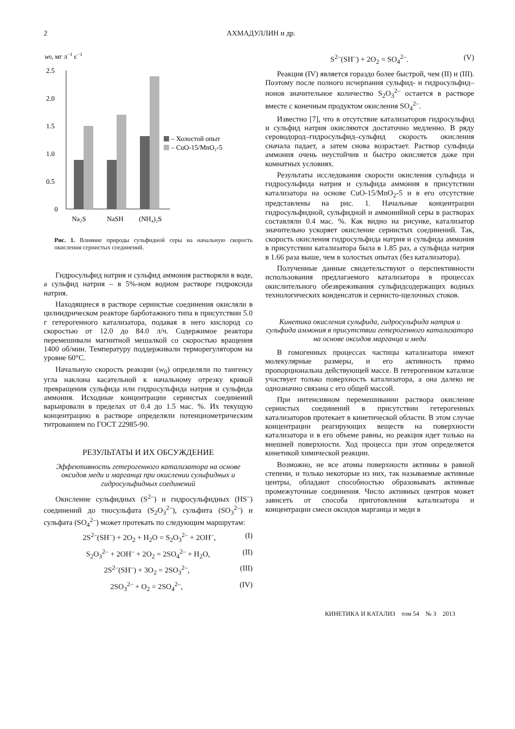2 АХМАДУЛЛИН и др.
w0, мг л−1 с−1
2.5
2.0
1.5
1.0
0.5
0
Na₂S
NaSH
(NH₄)₂S
– Холостой опыт
– CuO-15/MnO₂-5
Рис. 1. Влияние природы сульфидной серы на начальную скорость окисления сернистых соединений.
Гидросульфид натрия и сульфид аммония растворяли в воде, а сульфид натрия – в 5%-ном водном растворе гидроксида натрия.
Находящиеся в растворе сернистые соединения окисляли в цилиндрическом реакторе барботажного типа в присутствии 5.0 г гетерогенного катализатора, подавая в него кислород со скоростью от 12.0 до 84.0 л/ч. Содержимое реактора перемешивали магнитной мешалкой со скоростью вращения 1400 об/мин. Температуру поддерживали терморегулятором на уровне 60°С.
Начальную скорость реакции (w<sub>0</sub>) определяли по тангенсу угла наклона касательной к начальному отрезку кривой превращения сульфида или гидросульфида натрия и сульфида аммония. Исходные концентрации сернистых соединений варьировали в пределах от 0.4 до 1.5 мас. %. Их текущую концентрацию в растворе определяли потенциометрическим титрованием по ГОСТ 22985-90.
РЕЗУЛЬТАТЫ И ИХ ОБСУЖДЕНИЕ
Эффективность гетерогенного катализатора на основе оксидов меди и марганца при окислении сульфидных и гидросульфидных соединений
Окисление сульфидных (S<sup>2–</sup>) и гидросульфидных (HS<sup>–</sup>) соединений до тиосульфата (S<sub>2</sub>O<sub>3</sub><sup>2–</sup>), сульфита (SO<sub>3</sub><sup>2–</sup>) и сульфата (SO<sub>4</sub><sup>2–</sup>) может протекать по следующим маршрутам:
2S<sup>2–</sup>(SH<sup>–</sup>) + 2O<sub>2</sub> + H<sub>2</sub>O = S<sub>2</sub>O<sub>3</sub><sup>2–</sup> + 2OH<sup>–</sup>, (I)
S<sub>2</sub>O<sub>3</sub><sup>2–</sup> + 2OH<sup>–</sup> + 2O<sub>2</sub> = 2SO<sub>4</sub><sup>2–</sup> + H<sub>2</sub>O, (II)
2S<sup>2–</sup>(SH<sup>–</sup>) + 3O<sub>2</sub> = 2SO<sub>3</sub><sup>2–</sup>, (III)
2SO<sub>3</sub><sup>2–</sup> + O<sub>2</sub> = 2SO<sub>4</sub><sup>2–</sup>, (IV)
S<sup>2–</sup>(SH<sup>–</sup>) + 2O<sub>2</sub> = SO<sub>4</sub><sup>2–</sup>. (V)
Реакция (IV) является гораздо более быстрой, чем (II) и (III). Поэтому после полного исчерпания сульфид- и гидросульфид–ионов значительное количество S<sub>2</sub>O<sub>3</sub><sup>2–</sup> остается в растворе вместе с конечным продуктом окисления SO<sub>4</sub><sup>2–</sup>.
Известно [7], что в отсутствие катализаторов гидросульфид и сульфид натрия окисляются достаточно медленно. В ряду сероводород–гидросульфид–сульфид скорость окисления сначала падает, а затем снова возрастает. Раствор сульфида аммония очень неустойчив и быстро окисляется даже при комнатных условиях.
Результаты исследования скорости окисления сульфида и гидросульфида натрия и сульфида аммония в присутствии катализатора на основе CuO-15/MnO<sub>2</sub>-5 и в его отсутствие представлены на рис. 1. Начальные концентрации гидросульфидной, сульфидной и аммонийной серы в растворах составляли 0.4 мас. %. Как видно на рисунке, катализатор значительно ускоряет окисление сернистых соединений. Так, скорость окисления гидросульфида натрия и сульфида аммония в присутствии катализатора была в 1.85 раз, а сульфида натрия в 1.66 раза выше, чем в холостых опытах (без катализатора).
Полученные данные свидетельствуют о перспективности использования предлагаемого катализатора в процессах окислительного обезвреживания сульфидсодержащих водных технологических конденсатов и сернисто-щелочных стоков.
Кинетика окисления сульфида, гидросульфида натрия и сульфида аммония в присутствии гетерогенного катализатора на основе оксидов марганца и меди
В гомогенных процессах частицы катализатора имеют молекулярные размеры, и его активность прямо пропорциональна действующей массе. В гетерогенном катализе участвует только поверхность катализатора, а она далеко не однозначно связана с его общей массой.
При интенсивном перемешивании раствора окисление сернистых соединений в присутствии гетерогенных катализаторов протекает в кинетической области. В этом случае концентрации реагирующих веществ на поверхности катализатора и в его объеме равны, но реакция идет только на внешней поверхности. Ход процесса при этом определяется кинетикой химической реакции.
Возможно, не все атомы поверхности активны в равной степени, и только некоторые из них, так называемые активные центры, обладают способностью образовывать активные промежуточные соединения. Число активных центров может зависеть от способа приготовления катализатора и концентрации смеси оксидов марганца и меди в
КИНЕТИКА И КАТАЛИЗ том 54 № 3 2013